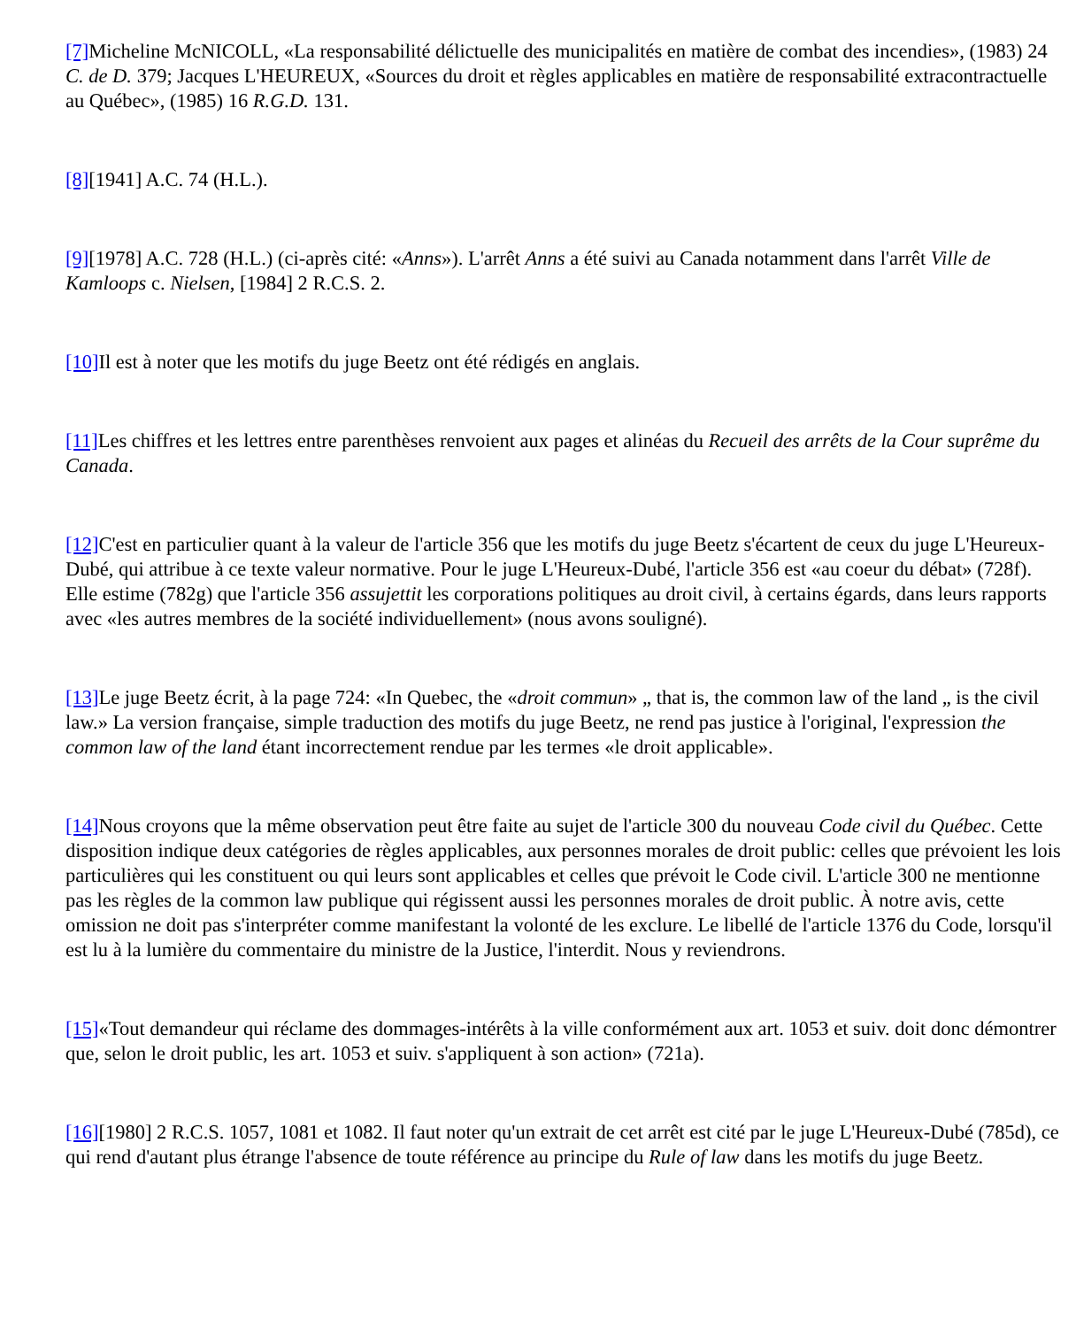[7] Micheline McNICOLL, «La responsabilité délictuelle des municipalités en matière de combat des incendies», (1983) 24 C. de D. 379; Jacques L'HEUREUX, «Sources du droit et règles applicables en matière de responsabilité extracontractuelle au Québec», (1985) 16 R.G.D. 131.
[8][1941] A.C. 74 (H.L.).
[9][1978] A.C. 728 (H.L.) (ci-après cité: «Anns»). L'arrêt Anns a été suivi au Canada notamment dans l'arrêt Ville de Kamloops c. Nielsen, [1984] 2 R.C.S. 2.
[10] Il est à noter que les motifs du juge Beetz ont été rédigés en anglais.
[11] Les chiffres et les lettres entre parenthèses renvoient aux pages et alinéas du Recueil des arrêts de la Cour suprême du Canada.
[12] C'est en particulier quant à la valeur de l'article 356 que les motifs du juge Beetz s'écartent de ceux du juge L'Heureux-Dubé, qui attribue à ce texte valeur normative. Pour le juge L'Heureux-Dubé, l'article 356 est «au coeur du débat» (728f). Elle estime (782g) que l'article 356 assujettit les corporations politiques au droit civil, à certains égards, dans leurs rapports avec «les autres membres de la société individuellement» (nous avons souligné).
[13] Le juge Beetz écrit, à la page 724: «In Quebec, the «droit commun» „ that is, the common law of the land „ is the civil law.» La version française, simple traduction des motifs du juge Beetz, ne rend pas justice à l'original, l'expression the common law of the land étant incorrectement rendue par les termes «le droit applicable».
[14] Nous croyons que la même observation peut être faite au sujet de l'article 300 du nouveau Code civil du Québec. Cette disposition indique deux catégories de règles applicables, aux personnes morales de droit public: celles que prévoient les lois particulières qui les constituent ou qui leurs sont applicables et celles que prévoit le Code civil. L'article 300 ne mentionne pas les règles de la common law publique qui régissent aussi les personnes morales de droit public. À notre avis, cette omission ne doit pas s'interpréter comme manifestant la volonté de les exclure. Le libellé de l'article 1376 du Code, lorsqu'il est lu à la lumière du commentaire du ministre de la Justice, l'interdit. Nous y reviendrons.
[15]«Tout demandeur qui réclame des dommages-intérêts à la ville conformément aux art. 1053 et suiv. doit donc démontrer que, selon le droit public, les art. 1053 et suiv. s'appliquent à son action» (721a).
[16][1980] 2 R.C.S. 1057, 1081 et 1082. Il faut noter qu'un extrait de cet arrêt est cité par le juge L'Heureux-Dubé (785d), ce qui rend d'autant plus étrange l'absence de toute référence au principe du Rule of law dans les motifs du juge Beetz.